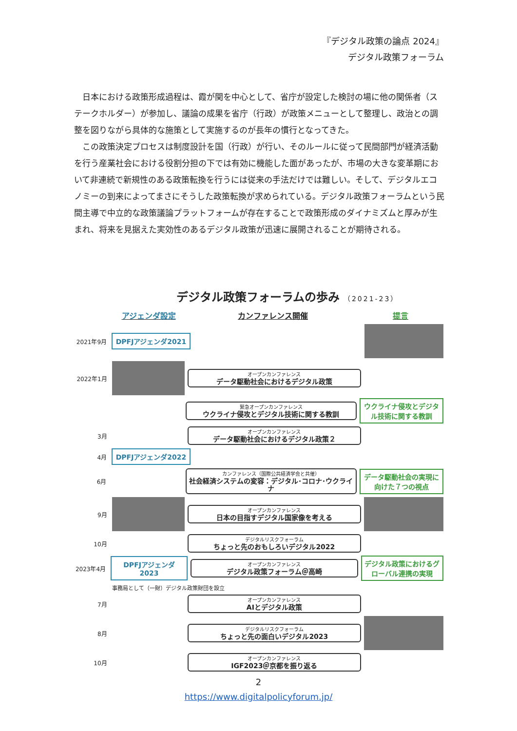『デジタル政策の論点 2024』
デジタル政策フォーラム
日本における政策形成過程は、霞が関を中心として、省庁が設定した検討の場に他の関係者（ステークホルダー）が参加し、議論の成果を省庁（行政）が政策メニューとして整理し、政治との調整を図りながら具体的な施策として実施するのが長年の慣行となってきた。
この政策決定プロセスは制度設計を国（行政）が行い、そのルールに従って民間部門が経済活動を行う産業社会における役割分担の下では有効に機能した面があったが、市場の大きな変革期において非連続で新規性のある政策転換を行うには従来の手法だけでは難しい。そして、デジタルエコノミーの到来によってまさにそうした政策転換が求められている。デジタル政策フォーラムという民間主導で中立的な政策議論プラットフォームが存在することで政策形成のダイナミズムと厚みが生まれ、将来を見据えた実効性のあるデジタル政策が迅速に展開されることが期待される。
デジタル政策フォーラムの歩み （2021-23）
アジェンダ設定 カンファレンス開催 提言
2021年9月
DPFJアジェンダ2021
2022年1月
オープンカンファレンス
データ駆動社会におけるデジタル政策
緊急オープンカンファレンス
ウクライナ侵攻とデジタル技術に関する教訓
ウクライナ侵攻とデジタル技術に関する教訓
3月
オープンカンファレンス
データ駆動社会におけるデジタル政策２
4月
DPFJアジェンダ2022
6月
カンファレンス（国際公共経済学会と共催）
社会経済システムの変容：デジタル･コロナ･ウクライナ
データ駆動社会の実現に向けた７つの視点
9月
オープンカンファレンス
日本の目指すデジタル国家像を考える
10月
デジタルリスクフォーラム
ちょっと先のおもしろいデジタル2022
2023年4月
DPFJアジェンダ2023
オープンカンファレンス
デジタル政策フォーラム＠高崎
デジタル政策におけるグローバル連携の実現
事務局として（一財）デジタル政策財団を設立
7月
オープンカンファレンス
AIとデジタル政策
8月
デジタルリスクフォーラム
ちょっと先の面白いデジタル2023
10月
オープンカンファレンス
IGF2023＠京都を振り返る
2
https://www.digitalpolicyforum.jp/